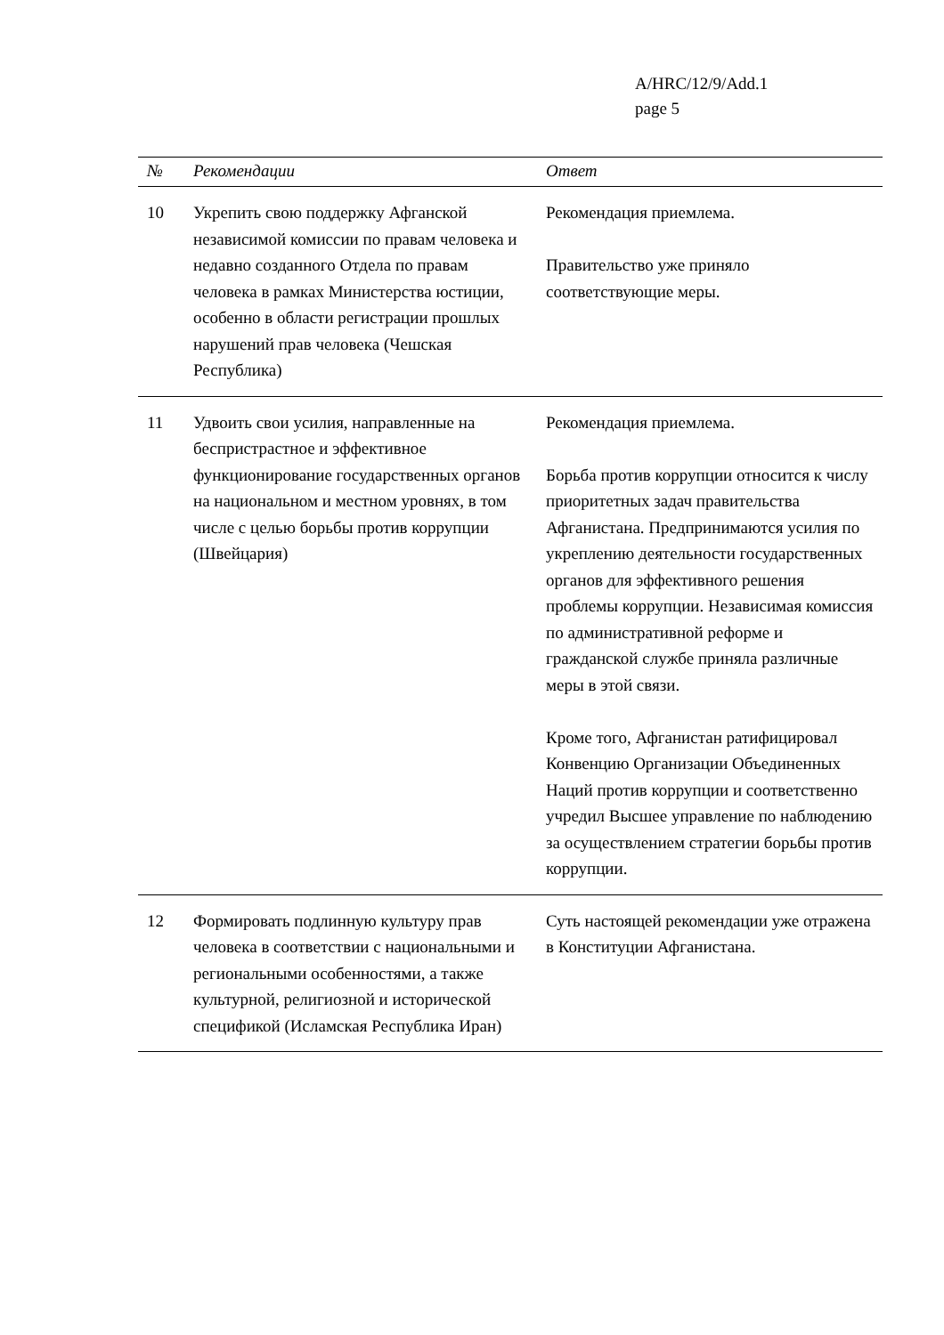A/HRC/12/9/Add.1
page 5
| № | Рекомендации | Ответ |
| --- | --- | --- |
| 10 | Укрепить свою поддержку Афганской независимой комиссии по правам человека и недавно созданного Отдела по правам человека в рамках Министерства юстиции, особенно в области регистрации прошлых нарушений прав человека (Чешская Республика) | Рекомендация приемлема. Правительство уже приняло соответствующие меры. |
| 11 | Удвоить свои усилия, направленные на беспристрастное и эффективное функционирование государственных органов на национальном и местном уровнях, в том числе с целью борьбы против коррупции (Швейцария) | Рекомендация приемлема. Борьба против коррупции относится к числу приоритетных задач правительства Афганистана. Предпринимаются усилия по укреплению деятельности государственных органов для эффективного решения проблемы коррупции. Независимая комиссия по административной реформе и гражданской службе приняла различные меры в этой связи. Кроме того, Афганистан ратифицировал Конвенцию Организации Объединенных Наций против коррупции и соответственно учредил Высшее управление по наблюдению за осуществлением стратегии борьбы против коррупции. |
| 12 | Формировать подлинную культуру прав человека в соответствии с национальными и региональными особенностями, а также культурной, религиозной и исторической спецификой (Исламская Республика Иран) | Суть настоящей рекомендации уже отражена в Конституции Афганистана. |